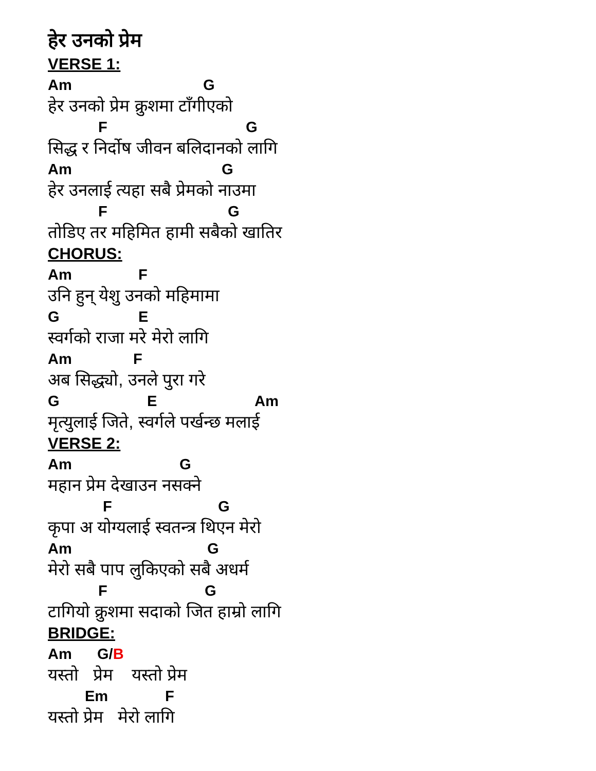हेर उनको प्रेम
VERSE 1:
Am G
हेर उनको प्रेम क्रुशमा टाँगीएको
F G
सिद्ध र निर्दोष जीवन बलिदानको लागि
Am G
हेर उनलाई त्यहा सबै प्रेमको नाउमा
F G
तोडिए तर महिमित हामी सबैको खातिर
CHORUS:
Am F
उनि हुन् येशु उनको महिमामा
G E
स्वर्गको राजा मरे मेरो लागि
Am F
अब सिद्ध्यो, उनले पुरा गरे
G E Am
मृत्युलाई जिते, स्वर्गले पर्खन्छ मलाई
VERSE 2:
Am G
महान प्रेम देखाउन नसक्ने
F G
कृपा अ योग्यलाई स्वतन्त्र थिएन मेरो
Am G
मेरो सबै पाप लुकिएको सबै अधर्म
F G
टागियो क्रुशमा सदाको जित हाम्रो लागि
BRIDGE:
Am G/B
यस्तो प्रेम यस्तो प्रेम
Em F
यस्तो प्रेम मेरो लागि